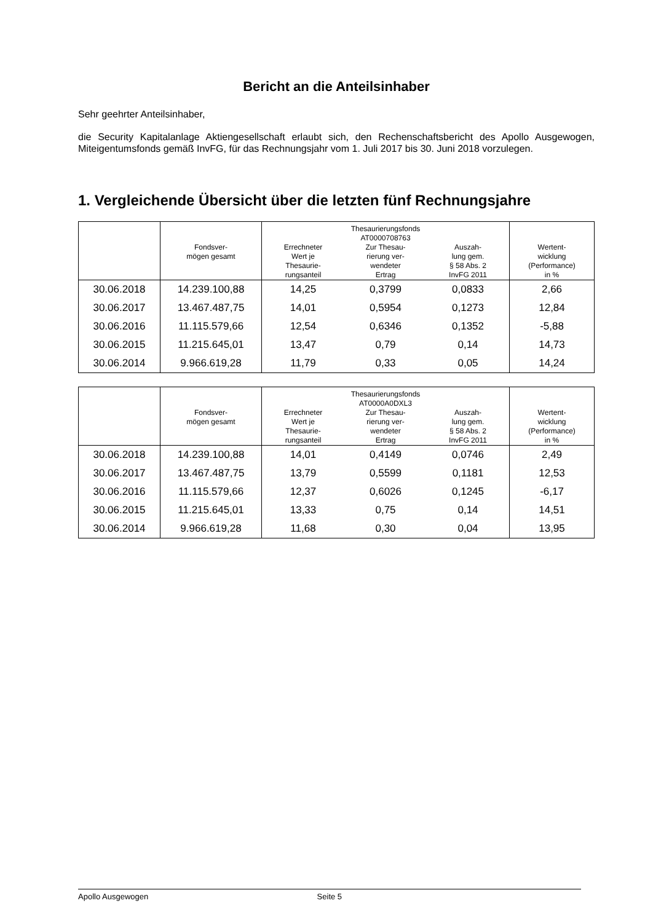Bericht an die Anteilsinhaber
Sehr geehrter Anteilsinhaber,
die Security Kapitalanlage Aktiengesellschaft erlaubt sich, den Rechenschaftsbericht des Apollo Ausgewogen, Miteigentumsfonds gemäß InvFG, für das Rechnungsjahr vom 1. Juli 2017 bis 30. Juni 2018 vorzulegen.
1. Vergleichende Übersicht über die letzten fünf Rechnungsjahre
| | Fondsver- mögen gesamt | Errechneter Wert je Thesaurie- rungsanteil | Thesaurierungsfonds AT0000708763 Zur Thesau- rierung ver- wendeter Ertrag | Auszah- lung gem. § 58 Abs. 2 InvFG 2011 | Wertent- wicklung (Performance) in % |
| --- | --- | --- | --- | --- | --- |
| 30.06.2018 | 14.239.100,88 | 14,25 | 0,3799 | 0,0833 | 2,66 |
| 30.06.2017 | 13.467.487,75 | 14,01 | 0,5954 | 0,1273 | 12,84 |
| 30.06.2016 | 11.115.579,66 | 12,54 | 0,6346 | 0,1352 | -5,88 |
| 30.06.2015 | 11.215.645,01 | 13,47 | 0,79 | 0,14 | 14,73 |
| 30.06.2014 | 9.966.619,28 | 11,79 | 0,33 | 0,05 | 14,24 |
| | Fondsver- mögen gesamt | Errechneter Wert je Thesaurie- rungsanteil | Thesaurierungsfonds AT0000A0DXL3 Zur Thesau- rierung ver- wendeter Ertrag | Auszah- lung gem. § 58 Abs. 2 InvFG 2011 | Wertent- wicklung (Performance) in % |
| --- | --- | --- | --- | --- | --- |
| 30.06.2018 | 14.239.100,88 | 14,01 | 0,4149 | 0,0746 | 2,49 |
| 30.06.2017 | 13.467.487,75 | 13,79 | 0,5599 | 0,1181 | 12,53 |
| 30.06.2016 | 11.115.579,66 | 12,37 | 0,6026 | 0,1245 | -6,17 |
| 30.06.2015 | 11.215.645,01 | 13,33 | 0,75 | 0,14 | 14,51 |
| 30.06.2014 | 9.966.619,28 | 11,68 | 0,30 | 0,04 | 13,95 |
Apollo Ausgewogen Seite 5